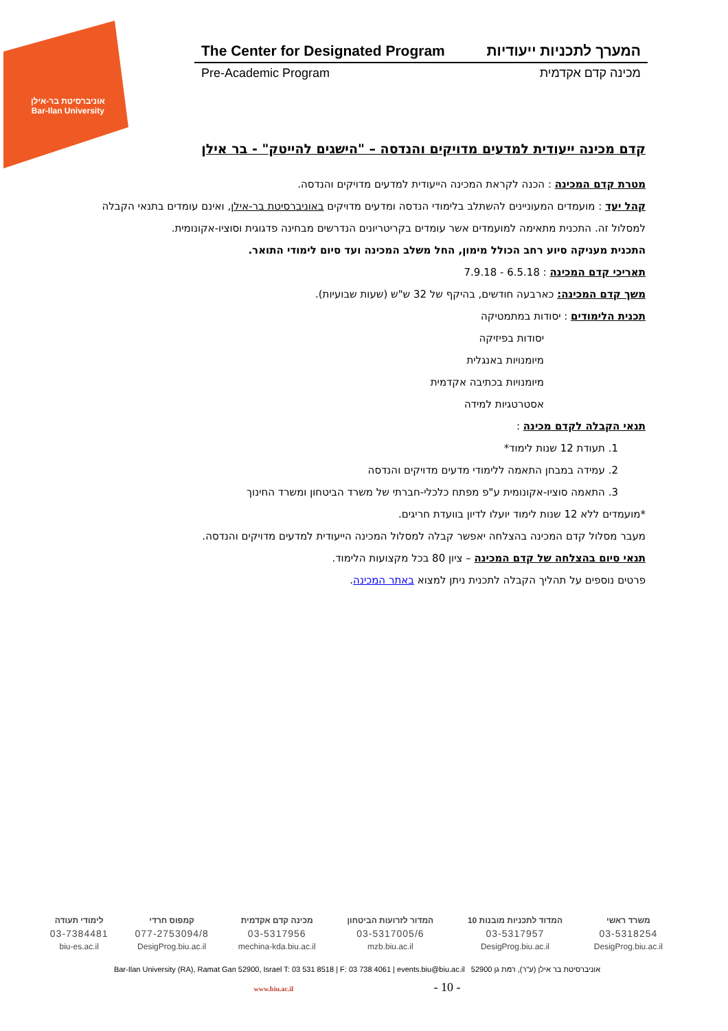אוניברסיטת בר-אילן
Bar-Ilan University
The Center for Designated Program המערך לתכניות ייעודיות
Pre-Academic Program מכינה קדם אקדמית
קדם מכינה ייעודית למדעים מדויקים והנדסה – "הישגים להייטק" - בר אילן
מטרת קדם המכינה : הכנה לקראת המכינה הייעודית למדעים מדויקים והנדסה.
קהל יעד : מועמדים המעוניינים להשתלב בלימודי הנדסה ומדעים מדויקים באוניברסיטת בר-אילן, ואינם עומדים בתנאי הקבלה למסלול זה. התכנית מתאימה למועמדים אשר עומדים בקריטריונים הנדרשים מבחינה פדגוגית וסוציו-אקונומית.
התכנית מעניקה סיוע רחב הכולל מימון, החל משלב המכינה ועד סיום לימודי התואר.
תאריכי קדם המכינה : 6.5.18 - 7.9.18
משך קדם המכינה: כארבעה חודשים, בהיקף של 32 ש"ש (שעות שבועיות).
תכנית הלימודים : יסודות במתמטיקה
יסודות בפיזיקה
מיומנויות באנגלית
מיומנויות בכתיבה אקדמית
אסטרטגיות למידה
תנאי הקבלה לקדם מכינה :
1. תעודת 12 שנות לימוד*
2. עמידה במבחן התאמה ללימודי מדעים מדויקים והנדסה
3. התאמה סוציו-אקונומית ע"פ מפתח כלכלי-חברתי של משרד הביטחון ומשרד החינוך
*מועמדים ללא 12 שנות לימוד יועלו לדיון בוועדת חריגים.
מעבר מסלול קדם המכינה בהצלחה יאפשר קבלה למסלול המכינה הייעודית למדעים מדויקים והנדסה.
תנאי סיום בהצלחה של קדם המכינה – ציון 80 בכל מקצועות הלימוד.
פרטים נוספים על תהליך הקבלה לתכנית ניתן למצוא באתר המכינה.
| משרד ראשי | המדוד לתכניות מובנות 10 | המדור לזרועות הביטחון | מכינה קדם אקדמית | קמפוס חרדי | לימודי תעודה |
| 03-5318254 | 03-5317957 | 03-5317005/6 | 03-5317956 | 077-2753094/8 | 03-7384481 |
| DesigProg.biu.ac.il | DesigProg.biu.ac.il | mzb.biu.ac.il | mechina-kda.biu.ac.il | DesigProg.biu.ac.il | biu-es.ac.il |
Bar-Ilan University (RA), Ramat Gan 52900, Israel T: 03 531 8518 | F: 03 738 4061 | events.biu@biu.ac.il אוניברסיטת בר אילן (ע"ר), רמת גן 52900
www.biu.ac.il - 10 -